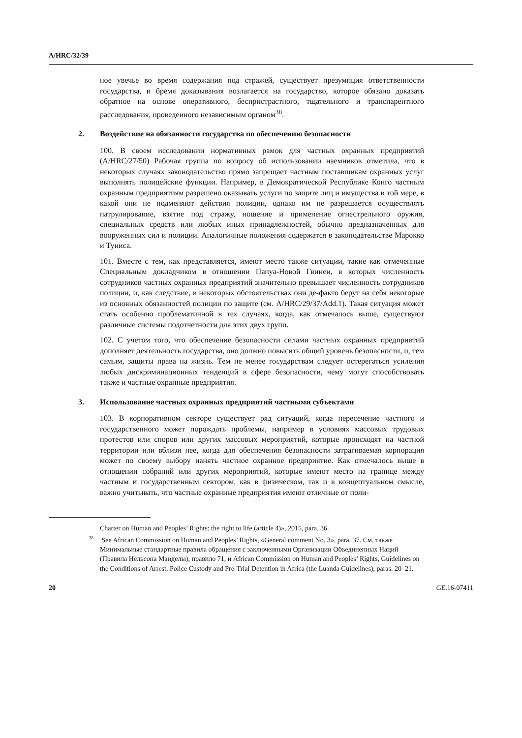A/HRC/32/39
ное увечье во время содержания под стражей, существует презумпция ответственности государства, и бремя доказывания возлагается на государство, которое обязано доказать обратное на основе оперативного, беспристрастного, тщательного и транспарентного расследования, проведенного независимым органом<sup>38</sup>.
2. Воздействие на обязанности государства по обеспечению безопасности
100. В своем исследовании нормативных рамок для частных охранных предприятий (A/HRC/27/50) Рабочая группа по вопросу об использовании наемников отметила, что в некоторых случаях законодательство прямо запрещает частным поставщикам охранных услуг выполнять полицейские функции. Например, в Демократической Республике Конго частным охранным предприятиям разрешено оказывать услуги по защите лиц и имущества в той мере, в какой они не подменяют действия полиции, однако им не разрешается осуществлять патрулирование, взятие под стражу, ношение и применение огнестрельного оружия, специальных средств или любых иных принадлежностей, обычно предназначенных для вооруженных сил и полиции. Аналогичные положения содержатся в законодательстве Марокко и Туниса.
101. Вместе с тем, как представляется, имеют место также ситуации, такие как отмеченные Специальным докладчиком в отношении Папуа-Новой Гвинеи, в которых численность сотрудников частных охранных предприятий значительно превышает численность сотрудников полиции, и, как следствие, в некоторых обстоятельствах они де-факто берут на себя некоторые из основных обязанностей полиции по защите (см. A/HRC/29/37/Add.1). Такая ситуация может стать особенно проблематичной в тех случаях, когда, как отмечалось выше, существуют различные системы подотчетности для этих двух групп.
102. С учетом того, что обеспечение безопасности силами частных охранных предприятий дополняет деятельность государства, оно должно повысить общий уровень безопасности, и, тем самым, защиты права на жизнь. Тем не менее государствам следует остерегаться усиления любых дискриминационных тенденций в сфере безопасности, чему могут способствовать также и частные охранные предприятия.
3. Использование частных охранных предприятий частными субъектами
103. В корпоративном секторе существует ряд ситуаций, когда пересечение частного и государственного может порождать проблемы, например в условиях массовых трудовых протестов или споров или других массовых мероприятий, которые происходят на частной территории или вблизи нее, когда для обеспечения безопасности затрагиваемая корпорация может по своему выбору нанять частное охранное предприятие. Как отмечалось выше в отношении собраний или других мероприятий, которые имеют место на границе между частным и государственным сектором, как в физическом, так и в концептуальном смысле, важно учитывать, что частные охранные предприятия имеют отличные от поли-
Charter on Human and Peoples’ Rights: the right to life (article 4)», 2015, para. 36.
<sup>38</sup> See African Commission on Human and Peoples’ Rights, «General comment No. 3», para. 37. См. также Минимальные стандартные правила обращения с заключенными Организации Объединенных Наций (Правила Нельсона Манделы), правило 71, и African Commission on Human and Peoples’ Rights, Guidelines on the Conditions of Arrest, Police Custody and Pre-Trial Detention in Africa (the Luanda Guidelines), paras. 20–21.
20 GE.16-07411